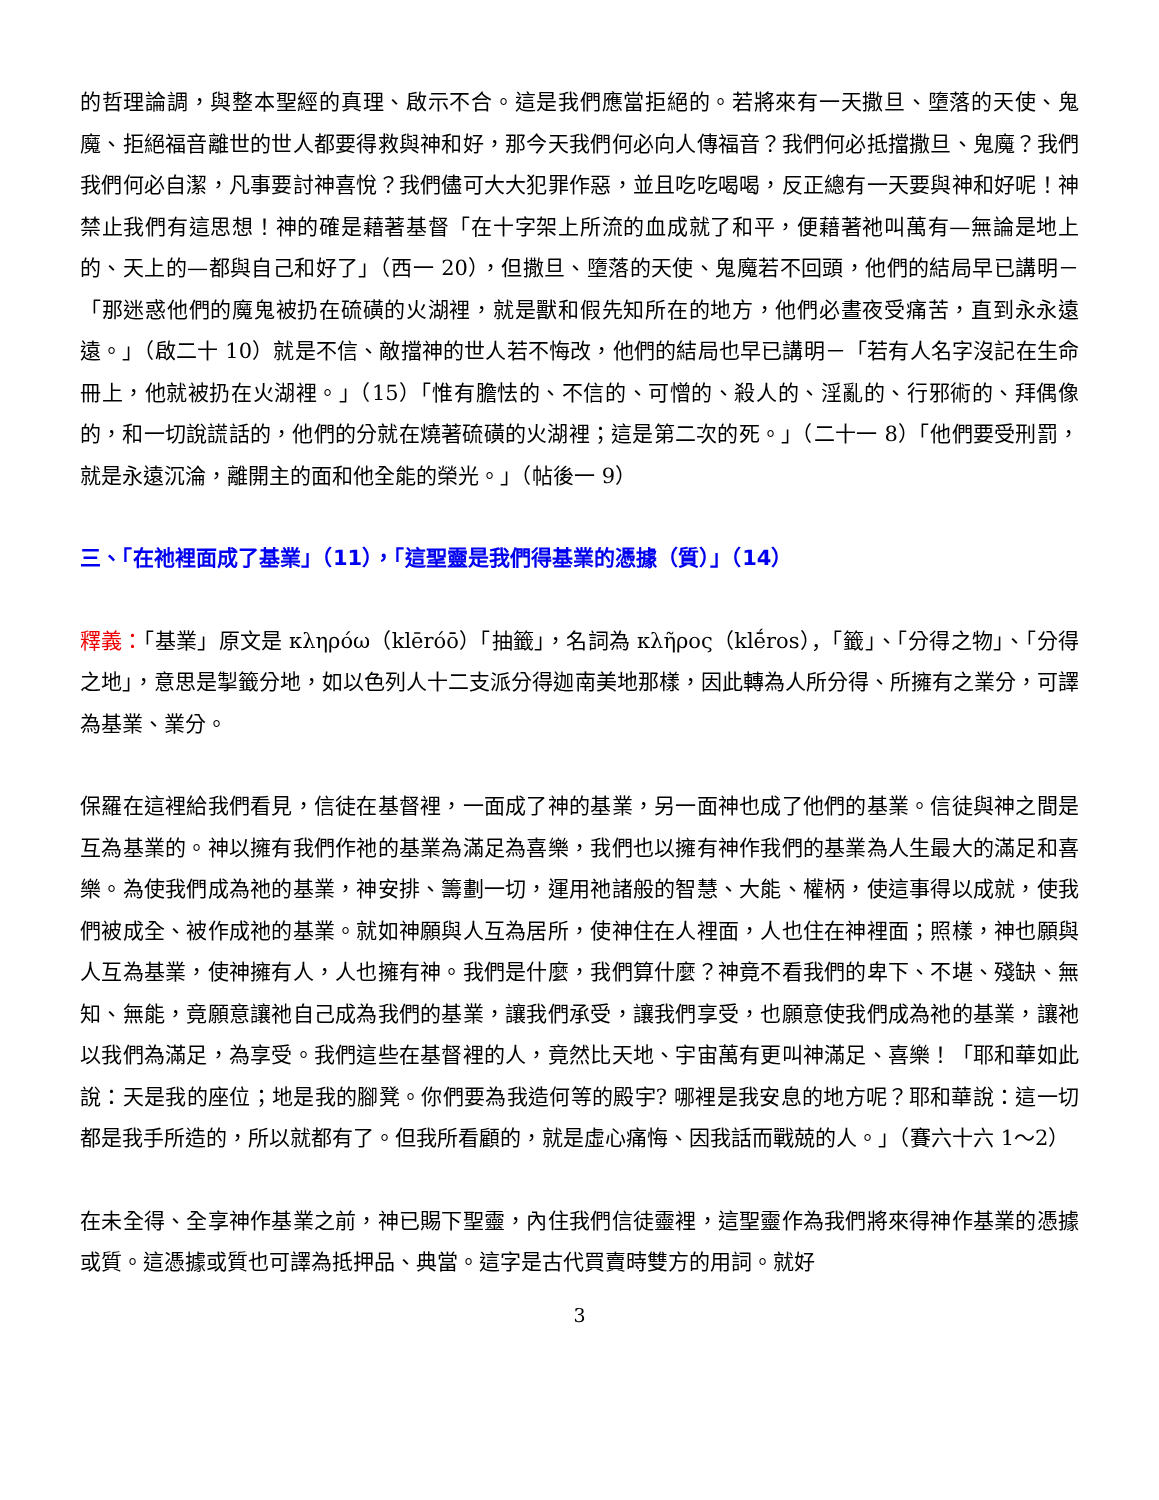的哲理論調，與整本聖經的真理、啟示不合。這是我們應當拒絕的。若將來有一天撒旦、墮落的天使、鬼魔、拒絕福音離世的世人都要得救與神和好，那今天我們何必向人傳福音？我們何必抵擋撒旦、鬼魔？我們我們何必自潔，凡事要討神喜悅？我們儘可大大犯罪作惡，並且吃吃喝喝，反正總有一天要與神和好呢！神禁止我們有這思想！神的確是藉著基督「在十字架上所流的血成就了和平，便藉著祂叫萬有—無論是地上的、天上的—都與自己和好了」（西一 20），但撒旦、墮落的天使、鬼魔若不回頭，他們的結局早已講明－「那迷惑他們的魔鬼被扔在硫磺的火湖裡，就是獸和假先知所在的地方，他們必晝夜受痛苦，直到永永遠遠。」（啟二十 10）就是不信、敵擋神的世人若不悔改，他們的結局也早已講明－「若有人名字沒記在生命冊上，他就被扔在火湖裡。」（15）「惟有膽怯的、不信的、可憎的、殺人的、淫亂的、行邪術的、拜偶像的，和一切說謊話的，他們的分就在燒著硫磺的火湖裡；這是第二次的死。」（二十一 8）「他們要受刑罰，就是永遠沉淪，離開主的面和他全能的榮光。」（帖後一 9）
三、「在祂裡面成了基業」（11），「這聖靈是我們得基業的憑據（質）」（14）
釋義：「基業」原文是 κληρόω（klēróō）「抽籤」，名詞為 κλῆρος（klḗros），「籤」、「分得之物」、「分得之地」，意思是掣籤分地，如以色列人十二支派分得迦南美地那樣，因此轉為人所分得、所擁有之業分，可譯為基業、業分。
保羅在這裡給我們看見，信徒在基督裡，一面成了神的基業，另一面神也成了他們的基業。信徒與神之間是互為基業的。神以擁有我們作祂的基業為滿足為喜樂，我們也以擁有神作我們的基業為人生最大的滿足和喜樂。為使我們成為祂的基業，神安排、籌劃一切，運用祂諸般的智慧、大能、權柄，使這事得以成就，使我們被成全、被作成祂的基業。就如神願與人互為居所，使神住在人裡面，人也住在神裡面；照樣，神也願與人互為基業，使神擁有人，人也擁有神。我們是什麼，我們算什麼？神竟不看我們的卑下、不堪、殘缺、無知、無能，竟願意讓祂自己成為我們的基業，讓我們承受，讓我們享受，也願意使我們成為祂的基業，讓祂以我們為滿足，為享受。我們這些在基督裡的人，竟然比天地、宇宙萬有更叫神滿足、喜樂！「耶和華如此說：天是我的座位；地是我的腳凳。你們要為我造何等的殿宇? 哪裡是我安息的地方呢？耶和華說：這一切都是我手所造的，所以就都有了。但我所看顧的，就是虛心痛悔、因我話而戰兢的人。」（賽六十六 1～2）
在未全得、全享神作基業之前，神已賜下聖靈，內住我們信徒靈裡，這聖靈作為我們將來得神作基業的憑據或質。這憑據或質也可譯為抵押品、典當。這字是古代買賣時雙方的用詞。就好
3